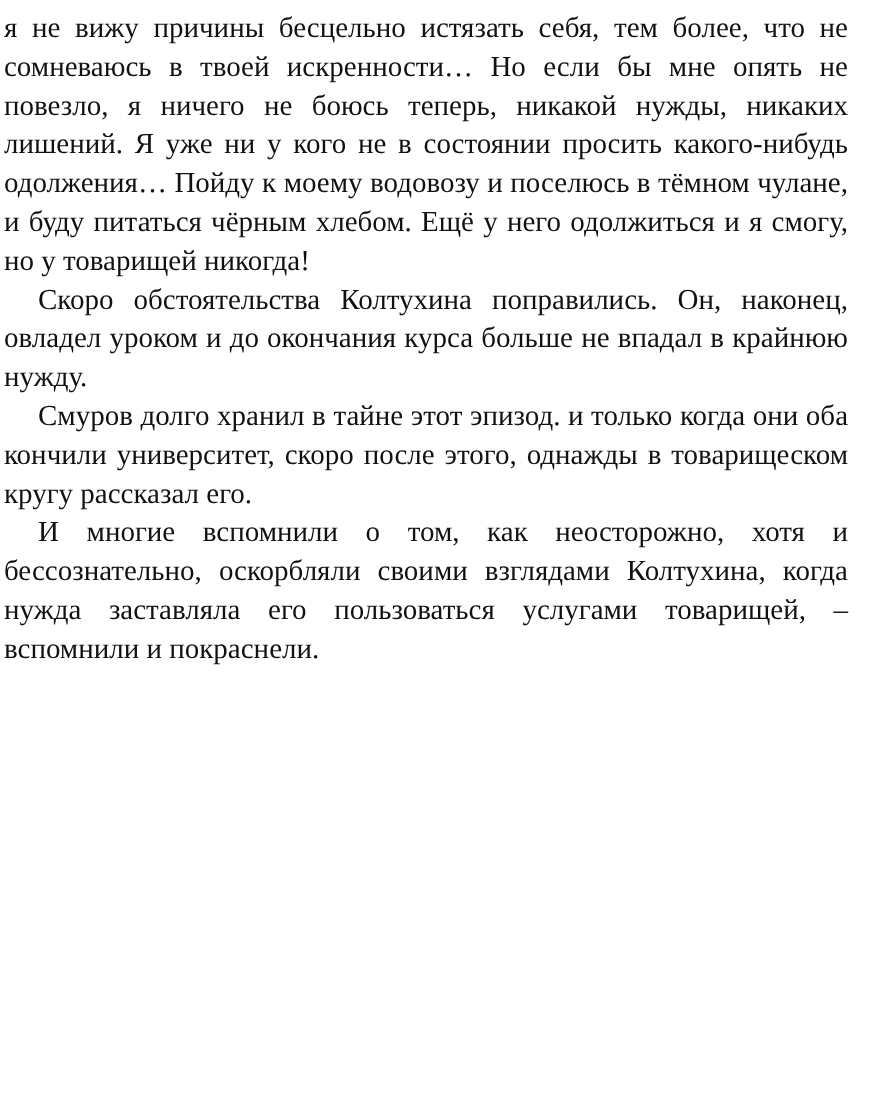я не вижу причины бесцельно истязать себя, тем более, что не сомневаюсь в твоей искренности… Но если бы мне опять не повезло, я ничего не боюсь теперь, никакой нужды, никаких лишений. Я уже ни у кого не в состоянии просить какого-нибудь одолжения… Пойду к моему водовозу и поселюсь в тёмном чулане, и буду питаться чёрным хлебом. Ещё у него одолжиться и я смогу, но у товарищей никогда!
Скоро обстоятельства Колтухина поправились. Он, наконец, овладел уроком и до окончания курса больше не впадал в крайнюю нужду.
Смуров долго хранил в тайне этот эпизод. и только когда они оба кончили университет, скоро после этого, однажды в товарищеском кругу рассказал его.
И многие вспомнили о том, как неосторожно, хотя и бессознательно, оскорбляли своими взглядами Колтухина, когда нужда заставляла его пользоваться услугами товарищей, – вспомнили и покраснели.